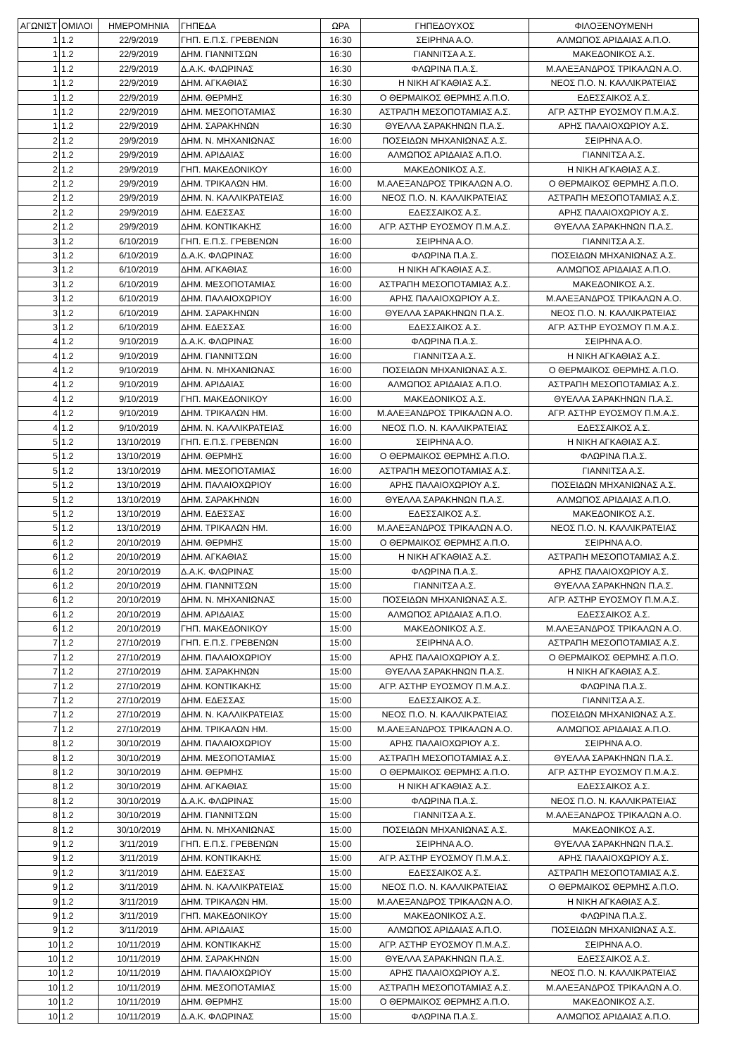| ΑΓΩΝΙΣΤ | ΟΜΙΛΟΙ | ΗΜΕΡΟΜΗΝΙΑ | ΓΗΠΕΔΑ | ΩΡΑ | ΓΗΠΕΔΟΥΧΟΣ | ΦΙΛΟΞΕΝΟΥΜΕΝΗ |
| --- | --- | --- | --- | --- | --- | --- |
| 1 | 1.2 | 22/9/2019 | ΓΗΠ. Ε.Π.Σ. ΓΡΕΒΕΝΩΝ | 16:30 | ΣΕΙΡΗΝΑ Α.Ο. | ΑΛΜΩΠΟΣ ΑΡΙΔΑΙΑΣ Α.Π.Ο. |
| 1 | 1.2 | 22/9/2019 | ΔΗΜ. ΓΙΑΝΝΙΤΣΩΝ | 16:30 | ΓΙΑΝΝΙΤΣΑ Α.Σ. | ΜΑΚΕΔΟΝΙΚΟΣ Α.Σ. |
| 1 | 1.2 | 22/9/2019 | Δ.Α.Κ. ΦΛΩΡΙΝΑΣ | 16:30 | ΦΛΩΡΙΝΑ Π.Α.Σ. | Μ.ΑΛΕΞΑΝΔΡΟΣ ΤΡΙΚΑΛΩΝ Α.Ο. |
| 1 | 1.2 | 22/9/2019 | ΔΗΜ. ΑΓΚΑΘΙΑΣ | 16:30 | Η ΝΙΚΗ ΑΓΚΑΘΙΑΣ Α.Σ. | ΝΕΟΣ Π.Ο. Ν. ΚΑΛΛΙΚΡΑΤΕΙΑΣ |
| 1 | 1.2 | 22/9/2019 | ΔΗΜ. ΘΕΡΜΗΣ | 16:30 | Ο ΘΕΡΜΑΙΚΟΣ ΘΕΡΜΗΣ Α.Π.Ο. | ΕΔΕΣΣΑΙΚΟΣ Α.Σ. |
| 1 | 1.2 | 22/9/2019 | ΔΗΜ. ΜΕΣΟΠΟΤΑΜΙΑΣ | 16:30 | ΑΣΤΡΑΠΗ ΜΕΣΟΠΟΤΑΜΙΑΣ Α.Σ. | ΑΓΡ. ΑΣΤΗΡ ΕΥΟΣΜΟΥ Π.Μ.Α.Σ. |
| 1 | 1.2 | 22/9/2019 | ΔΗΜ. ΣΑΡΑΚΗΝΩΝ | 16:30 | ΘΥΕΛΛΑ ΣΑΡΑΚΗΝΩΝ Π.Α.Σ. | ΑΡΗΣ ΠΑΛΑΙΟΧΩΡΙΟΥ Α.Σ. |
| 2 | 1.2 | 29/9/2019 | ΔΗΜ. Ν. ΜΗΧΑΝΙΩΝΑΣ | 16:00 | ΠΟΣΕΙΔΩΝ ΜΗΧΑΝΙΩΝΑΣ Α.Σ. | ΣΕΙΡΗΝΑ Α.Ο. |
| 2 | 1.2 | 29/9/2019 | ΔΗΜ. ΑΡΙΔΑΙΑΣ | 16:00 | ΑΛΜΩΠΟΣ ΑΡΙΔΑΙΑΣ Α.Π.Ο. | ΓΙΑΝΝΙΤΣΑ Α.Σ. |
| 2 | 1.2 | 29/9/2019 | ΓΗΠ. ΜΑΚΕΔΟΝΙΚΟΥ | 16:00 | ΜΑΚΕΔΟΝΙΚΟΣ Α.Σ. | Η ΝΙΚΗ ΑΓΚΑΘΙΑΣ Α.Σ. |
| 2 | 1.2 | 29/9/2019 | ΔΗΜ. ΤΡΙΚΑΛΩΝ ΗΜ. | 16:00 | Μ.ΑΛΕΞΑΝΔΡΟΣ ΤΡΙΚΑΛΩΝ Α.Ο. | Ο ΘΕΡΜΑΙΚΟΣ ΘΕΡΜΗΣ Α.Π.Ο. |
| 2 | 1.2 | 29/9/2019 | ΔΗΜ. Ν. ΚΑΛΛΙΚΡΑΤΕΙΑΣ | 16:00 | ΝΕΟΣ Π.Ο. Ν. ΚΑΛΛΙΚΡΑΤΕΙΑΣ | ΑΣΤΡΑΠΗ ΜΕΣΟΠΟΤΑΜΙΑΣ Α.Σ. |
| 2 | 1.2 | 29/9/2019 | ΔΗΜ. ΕΔΕΣΣΑΣ | 16:00 | ΕΔΕΣΣΑΙΚΟΣ Α.Σ. | ΑΡΗΣ ΠΑΛΑΙΟΧΩΡΙΟΥ Α.Σ. |
| 2 | 1.2 | 29/9/2019 | ΔΗΜ. ΚΟΝΤΙΚΑΚΗΣ | 16:00 | ΑΓΡ. ΑΣΤΗΡ ΕΥΟΣΜΟΥ Π.Μ.Α.Σ. | ΘΥΕΛΛΑ ΣΑΡΑΚΗΝΩΝ Π.Α.Σ. |
| 3 | 1.2 | 6/10/2019 | ΓΗΠ. Ε.Π.Σ. ΓΡΕΒΕΝΩΝ | 16:00 | ΣΕΙΡΗΝΑ Α.Ο. | ΓΙΑΝΝΙΤΣΑ Α.Σ. |
| 3 | 1.2 | 6/10/2019 | Δ.Α.Κ. ΦΛΩΡΙΝΑΣ | 16:00 | ΦΛΩΡΙΝΑ Π.Α.Σ. | ΠΟΣΕΙΔΩΝ ΜΗΧΑΝΙΩΝΑΣ Α.Σ. |
| 3 | 1.2 | 6/10/2019 | ΔΗΜ. ΑΓΚΑΘΙΑΣ | 16:00 | Η ΝΙΚΗ ΑΓΚΑΘΙΑΣ Α.Σ. | ΑΛΜΩΠΟΣ ΑΡΙΔΑΙΑΣ Α.Π.Ο. |
| 3 | 1.2 | 6/10/2019 | ΔΗΜ. ΜΕΣΟΠΟΤΑΜΙΑΣ | 16:00 | ΑΣΤΡΑΠΗ ΜΕΣΟΠΟΤΑΜΙΑΣ Α.Σ. | ΜΑΚΕΔΟΝΙΚΟΣ Α.Σ. |
| 3 | 1.2 | 6/10/2019 | ΔΗΜ. ΠΑΛΑΙΟΧΩΡΙΟΥ | 16:00 | ΑΡΗΣ ΠΑΛΑΙΟΧΩΡΙΟΥ Α.Σ. | Μ.ΑΛΕΞΑΝΔΡΟΣ ΤΡΙΚΑΛΩΝ Α.Ο. |
| 3 | 1.2 | 6/10/2019 | ΔΗΜ. ΣΑΡΑΚΗΝΩΝ | 16:00 | ΘΥΕΛΛΑ ΣΑΡΑΚΗΝΩΝ Π.Α.Σ. | ΝΕΟΣ Π.Ο. Ν. ΚΑΛΛΙΚΡΑΤΕΙΑΣ |
| 3 | 1.2 | 6/10/2019 | ΔΗΜ. ΕΔΕΣΣΑΣ | 16:00 | ΕΔΕΣΣΑΙΚΟΣ Α.Σ. | ΑΓΡ. ΑΣΤΗΡ ΕΥΟΣΜΟΥ Π.Μ.Α.Σ. |
| 4 | 1.2 | 9/10/2019 | Δ.Α.Κ. ΦΛΩΡΙΝΑΣ | 16:00 | ΦΛΩΡΙΝΑ Π.Α.Σ. | ΣΕΙΡΗΝΑ Α.Ο. |
| 4 | 1.2 | 9/10/2019 | ΔΗΜ. ΓΙΑΝΝΙΤΣΩΝ | 16:00 | ΓΙΑΝΝΙΤΣΑ Α.Σ. | Η ΝΙΚΗ ΑΓΚΑΘΙΑΣ Α.Σ. |
| 4 | 1.2 | 9/10/2019 | ΔΗΜ. Ν. ΜΗΧΑΝΙΩΝΑΣ | 16:00 | ΠΟΣΕΙΔΩΝ ΜΗΧΑΝΙΩΝΑΣ Α.Σ. | Ο ΘΕΡΜΑΙΚΟΣ ΘΕΡΜΗΣ Α.Π.Ο. |
| 4 | 1.2 | 9/10/2019 | ΔΗΜ. ΑΡΙΔΑΙΑΣ | 16:00 | ΑΛΜΩΠΟΣ ΑΡΙΔΑΙΑΣ Α.Π.Ο. | ΑΣΤΡΑΠΗ ΜΕΣΟΠΟΤΑΜΙΑΣ Α.Σ. |
| 4 | 1.2 | 9/10/2019 | ΓΗΠ. ΜΑΚΕΔΟΝΙΚΟΥ | 16:00 | ΜΑΚΕΔΟΝΙΚΟΣ Α.Σ. | ΘΥΕΛΛΑ ΣΑΡΑΚΗΝΩΝ Π.Α.Σ. |
| 4 | 1.2 | 9/10/2019 | ΔΗΜ. ΤΡΙΚΑΛΩΝ ΗΜ. | 16:00 | Μ.ΑΛΕΞΑΝΔΡΟΣ ΤΡΙΚΑΛΩΝ Α.Ο. | ΑΓΡ. ΑΣΤΗΡ ΕΥΟΣΜΟΥ Π.Μ.Α.Σ. |
| 4 | 1.2 | 9/10/2019 | ΔΗΜ. Ν. ΚΑΛΛΙΚΡΑΤΕΙΑΣ | 16:00 | ΝΕΟΣ Π.Ο. Ν. ΚΑΛΛΙΚΡΑΤΕΙΑΣ | ΕΔΕΣΣΑΙΚΟΣ Α.Σ. |
| 5 | 1.2 | 13/10/2019 | ΓΗΠ. Ε.Π.Σ. ΓΡΕΒΕΝΩΝ | 16:00 | ΣΕΙΡΗΝΑ Α.Ο. | Η ΝΙΚΗ ΑΓΚΑΘΙΑΣ Α.Σ. |
| 5 | 1.2 | 13/10/2019 | ΔΗΜ. ΘΕΡΜΗΣ | 16:00 | Ο ΘΕΡΜΑΙΚΟΣ ΘΕΡΜΗΣ Α.Π.Ο. | ΦΛΩΡΙΝΑ Π.Α.Σ. |
| 5 | 1.2 | 13/10/2019 | ΔΗΜ. ΜΕΣΟΠΟΤΑΜΙΑΣ | 16:00 | ΑΣΤΡΑΠΗ ΜΕΣΟΠΟΤΑΜΙΑΣ Α.Σ. | ΓΙΑΝΝΙΤΣΑ Α.Σ. |
| 5 | 1.2 | 13/10/2019 | ΔΗΜ. ΠΑΛΑΙΟΧΩΡΙΟΥ | 16:00 | ΑΡΗΣ ΠΑΛΑΙΟΧΩΡΙΟΥ Α.Σ. | ΠΟΣΕΙΔΩΝ ΜΗΧΑΝΙΩΝΑΣ Α.Σ. |
| 5 | 1.2 | 13/10/2019 | ΔΗΜ. ΣΑΡΑΚΗΝΩΝ | 16:00 | ΘΥΕΛΛΑ ΣΑΡΑΚΗΝΩΝ Π.Α.Σ. | ΑΛΜΩΠΟΣ ΑΡΙΔΑΙΑΣ Α.Π.Ο. |
| 5 | 1.2 | 13/10/2019 | ΔΗΜ. ΕΔΕΣΣΑΣ | 16:00 | ΕΔΕΣΣΑΙΚΟΣ Α.Σ. | ΜΑΚΕΔΟΝΙΚΟΣ Α.Σ. |
| 5 | 1.2 | 13/10/2019 | ΔΗΜ. ΤΡΙΚΑΛΩΝ ΗΜ. | 16:00 | Μ.ΑΛΕΞΑΝΔΡΟΣ ΤΡΙΚΑΛΩΝ Α.Ο. | ΝΕΟΣ Π.Ο. Ν. ΚΑΛΛΙΚΡΑΤΕΙΑΣ |
| 6 | 1.2 | 20/10/2019 | ΔΗΜ. ΘΕΡΜΗΣ | 15:00 | Ο ΘΕΡΜΑΙΚΟΣ ΘΕΡΜΗΣ Α.Π.Ο. | ΣΕΙΡΗΝΑ Α.Ο. |
| 6 | 1.2 | 20/10/2019 | ΔΗΜ. ΑΓΚΑΘΙΑΣ | 15:00 | Η ΝΙΚΗ ΑΓΚΑΘΙΑΣ Α.Σ. | ΑΣΤΡΑΠΗ ΜΕΣΟΠΟΤΑΜΙΑΣ Α.Σ. |
| 6 | 1.2 | 20/10/2019 | Δ.Α.Κ. ΦΛΩΡΙΝΑΣ | 15:00 | ΦΛΩΡΙΝΑ Π.Α.Σ. | ΑΡΗΣ ΠΑΛΑΙΟΧΩΡΙΟΥ Α.Σ. |
| 6 | 1.2 | 20/10/2019 | ΔΗΜ. ΓΙΑΝΝΙΤΣΩΝ | 15:00 | ΓΙΑΝΝΙΤΣΑ Α.Σ. | ΘΥΕΛΛΑ ΣΑΡΑΚΗΝΩΝ Π.Α.Σ. |
| 6 | 1.2 | 20/10/2019 | ΔΗΜ. Ν. ΜΗΧΑΝΙΩΝΑΣ | 15:00 | ΠΟΣΕΙΔΩΝ ΜΗΧΑΝΙΩΝΑΣ Α.Σ. | ΑΓΡ. ΑΣΤΗΡ ΕΥΟΣΜΟΥ Π.Μ.Α.Σ. |
| 6 | 1.2 | 20/10/2019 | ΔΗΜ. ΑΡΙΔΑΙΑΣ | 15:00 | ΑΛΜΩΠΟΣ ΑΡΙΔΑΙΑΣ Α.Π.Ο. | ΕΔΕΣΣΑΙΚΟΣ Α.Σ. |
| 6 | 1.2 | 20/10/2019 | ΓΗΠ. ΜΑΚΕΔΟΝΙΚΟΥ | 15:00 | ΜΑΚΕΔΟΝΙΚΟΣ Α.Σ. | Μ.ΑΛΕΞΑΝΔΡΟΣ ΤΡΙΚΑΛΩΝ Α.Ο. |
| 7 | 1.2 | 27/10/2019 | ΓΗΠ. Ε.Π.Σ. ΓΡΕΒΕΝΩΝ | 15:00 | ΣΕΙΡΗΝΑ Α.Ο. | ΑΣΤΡΑΠΗ ΜΕΣΟΠΟΤΑΜΙΑΣ Α.Σ. |
| 7 | 1.2 | 27/10/2019 | ΔΗΜ. ΠΑΛΑΙΟΧΩΡΙΟΥ | 15:00 | ΑΡΗΣ ΠΑΛΑΙΟΧΩΡΙΟΥ Α.Σ. | Ο ΘΕΡΜΑΙΚΟΣ ΘΕΡΜΗΣ Α.Π.Ο. |
| 7 | 1.2 | 27/10/2019 | ΔΗΜ. ΣΑΡΑΚΗΝΩΝ | 15:00 | ΘΥΕΛΛΑ ΣΑΡΑΚΗΝΩΝ Π.Α.Σ. | Η ΝΙΚΗ ΑΓΚΑΘΙΑΣ Α.Σ. |
| 7 | 1.2 | 27/10/2019 | ΔΗΜ. ΚΟΝΤΙΚΑΚΗΣ | 15:00 | ΑΓΡ. ΑΣΤΗΡ ΕΥΟΣΜΟΥ Π.Μ.Α.Σ. | ΦΛΩΡΙΝΑ Π.Α.Σ. |
| 7 | 1.2 | 27/10/2019 | ΔΗΜ. ΕΔΕΣΣΑΣ | 15:00 | ΕΔΕΣΣΑΙΚΟΣ Α.Σ. | ΓΙΑΝΝΙΤΣΑ Α.Σ. |
| 7 | 1.2 | 27/10/2019 | ΔΗΜ. Ν. ΚΑΛΛΙΚΡΑΤΕΙΑΣ | 15:00 | ΝΕΟΣ Π.Ο. Ν. ΚΑΛΛΙΚΡΑΤΕΙΑΣ | ΠΟΣΕΙΔΩΝ ΜΗΧΑΝΙΩΝΑΣ Α.Σ. |
| 7 | 1.2 | 27/10/2019 | ΔΗΜ. ΤΡΙΚΑΛΩΝ ΗΜ. | 15:00 | Μ.ΑΛΕΞΑΝΔΡΟΣ ΤΡΙΚΑΛΩΝ Α.Ο. | ΑΛΜΩΠΟΣ ΑΡΙΔΑΙΑΣ Α.Π.Ο. |
| 8 | 1.2 | 30/10/2019 | ΔΗΜ. ΠΑΛΑΙΟΧΩΡΙΟΥ | 15:00 | ΑΡΗΣ ΠΑΛΑΙΟΧΩΡΙΟΥ Α.Σ. | ΣΕΙΡΗΝΑ Α.Ο. |
| 8 | 1.2 | 30/10/2019 | ΔΗΜ. ΜΕΣΟΠΟΤΑΜΙΑΣ | 15:00 | ΑΣΤΡΑΠΗ ΜΕΣΟΠΟΤΑΜΙΑΣ Α.Σ. | ΘΥΕΛΛΑ ΣΑΡΑΚΗΝΩΝ Π.Α.Σ. |
| 8 | 1.2 | 30/10/2019 | ΔΗΜ. ΘΕΡΜΗΣ | 15:00 | Ο ΘΕΡΜΑΙΚΟΣ ΘΕΡΜΗΣ Α.Π.Ο. | ΑΓΡ. ΑΣΤΗΡ ΕΥΟΣΜΟΥ Π.Μ.Α.Σ. |
| 8 | 1.2 | 30/10/2019 | ΔΗΜ. ΑΓΚΑΘΙΑΣ | 15:00 | Η ΝΙΚΗ ΑΓΚΑΘΙΑΣ Α.Σ. | ΕΔΕΣΣΑΙΚΟΣ Α.Σ. |
| 8 | 1.2 | 30/10/2019 | Δ.Α.Κ. ΦΛΩΡΙΝΑΣ | 15:00 | ΦΛΩΡΙΝΑ Π.Α.Σ. | ΝΕΟΣ Π.Ο. Ν. ΚΑΛΛΙΚΡΑΤΕΙΑΣ |
| 8 | 1.2 | 30/10/2019 | ΔΗΜ. ΓΙΑΝΝΙΤΣΩΝ | 15:00 | ΓΙΑΝΝΙΤΣΑ Α.Σ. | Μ.ΑΛΕΞΑΝΔΡΟΣ ΤΡΙΚΑΛΩΝ Α.Ο. |
| 8 | 1.2 | 30/10/2019 | ΔΗΜ. Ν. ΜΗΧΑΝΙΩΝΑΣ | 15:00 | ΠΟΣΕΙΔΩΝ ΜΗΧΑΝΙΩΝΑΣ Α.Σ. | ΜΑΚΕΔΟΝΙΚΟΣ Α.Σ. |
| 9 | 1.2 | 3/11/2019 | ΓΗΠ. Ε.Π.Σ. ΓΡΕΒΕΝΩΝ | 15:00 | ΣΕΙΡΗΝΑ Α.Ο. | ΘΥΕΛΛΑ ΣΑΡΑΚΗΝΩΝ Π.Α.Σ. |
| 9 | 1.2 | 3/11/2019 | ΔΗΜ. ΚΟΝΤΙΚΑΚΗΣ | 15:00 | ΑΓΡ. ΑΣΤΗΡ ΕΥΟΣΜΟΥ Π.Μ.Α.Σ. | ΑΡΗΣ ΠΑΛΑΙΟΧΩΡΙΟΥ Α.Σ. |
| 9 | 1.2 | 3/11/2019 | ΔΗΜ. ΕΔΕΣΣΑΣ | 15:00 | ΕΔΕΣΣΑΙΚΟΣ Α.Σ. | ΑΣΤΡΑΠΗ ΜΕΣΟΠΟΤΑΜΙΑΣ Α.Σ. |
| 9 | 1.2 | 3/11/2019 | ΔΗΜ. Ν. ΚΑΛΛΙΚΡΑΤΕΙΑΣ | 15:00 | ΝΕΟΣ Π.Ο. Ν. ΚΑΛΛΙΚΡΑΤΕΙΑΣ | Ο ΘΕΡΜΑΙΚΟΣ ΘΕΡΜΗΣ Α.Π.Ο. |
| 9 | 1.2 | 3/11/2019 | ΔΗΜ. ΤΡΙΚΑΛΩΝ ΗΜ. | 15:00 | Μ.ΑΛΕΞΑΝΔΡΟΣ ΤΡΙΚΑΛΩΝ Α.Ο. | Η ΝΙΚΗ ΑΓΚΑΘΙΑΣ Α.Σ. |
| 9 | 1.2 | 3/11/2019 | ΓΗΠ. ΜΑΚΕΔΟΝΙΚΟΥ | 15:00 | ΜΑΚΕΔΟΝΙΚΟΣ Α.Σ. | ΦΛΩΡΙΝΑ Π.Α.Σ. |
| 9 | 1.2 | 3/11/2019 | ΔΗΜ. ΑΡΙΔΑΙΑΣ | 15:00 | ΑΛΜΩΠΟΣ ΑΡΙΔΑΙΑΣ Α.Π.Ο. | ΠΟΣΕΙΔΩΝ ΜΗΧΑΝΙΩΝΑΣ Α.Σ. |
| 10 | 1.2 | 10/11/2019 | ΔΗΜ. ΚΟΝΤΙΚΑΚΗΣ | 15:00 | ΑΓΡ. ΑΣΤΗΡ ΕΥΟΣΜΟΥ Π.Μ.Α.Σ. | ΣΕΙΡΗΝΑ Α.Ο. |
| 10 | 1.2 | 10/11/2019 | ΔΗΜ. ΣΑΡΑΚΗΝΩΝ | 15:00 | ΘΥΕΛΛΑ ΣΑΡΑΚΗΝΩΝ Π.Α.Σ. | ΕΔΕΣΣΑΙΚΟΣ Α.Σ. |
| 10 | 1.2 | 10/11/2019 | ΔΗΜ. ΠΑΛΑΙΟΧΩΡΙΟΥ | 15:00 | ΑΡΗΣ ΠΑΛΑΙΟΧΩΡΙΟΥ Α.Σ. | ΝΕΟΣ Π.Ο. Ν. ΚΑΛΛΙΚΡΑΤΕΙΑΣ |
| 10 | 1.2 | 10/11/2019 | ΔΗΜ. ΜΕΣΟΠΟΤΑΜΙΑΣ | 15:00 | ΑΣΤΡΑΠΗ ΜΕΣΟΠΟΤΑΜΙΑΣ Α.Σ. | Μ.ΑΛΕΞΑΝΔΡΟΣ ΤΡΙΚΑΛΩΝ Α.Ο. |
| 10 | 1.2 | 10/11/2019 | ΔΗΜ. ΘΕΡΜΗΣ | 15:00 | Ο ΘΕΡΜΑΙΚΟΣ ΘΕΡΜΗΣ Α.Π.Ο. | ΜΑΚΕΔΟΝΙΚΟΣ Α.Σ. |
| 10 | 1.2 | 10/11/2019 | Δ.Α.Κ. ΦΛΩΡΙΝΑΣ | 15:00 | ΦΛΩΡΙΝΑ Π.Α.Σ. | ΑΛΜΩΠΟΣ ΑΡΙΔΑΙΑΣ Α.Π.Ο. |